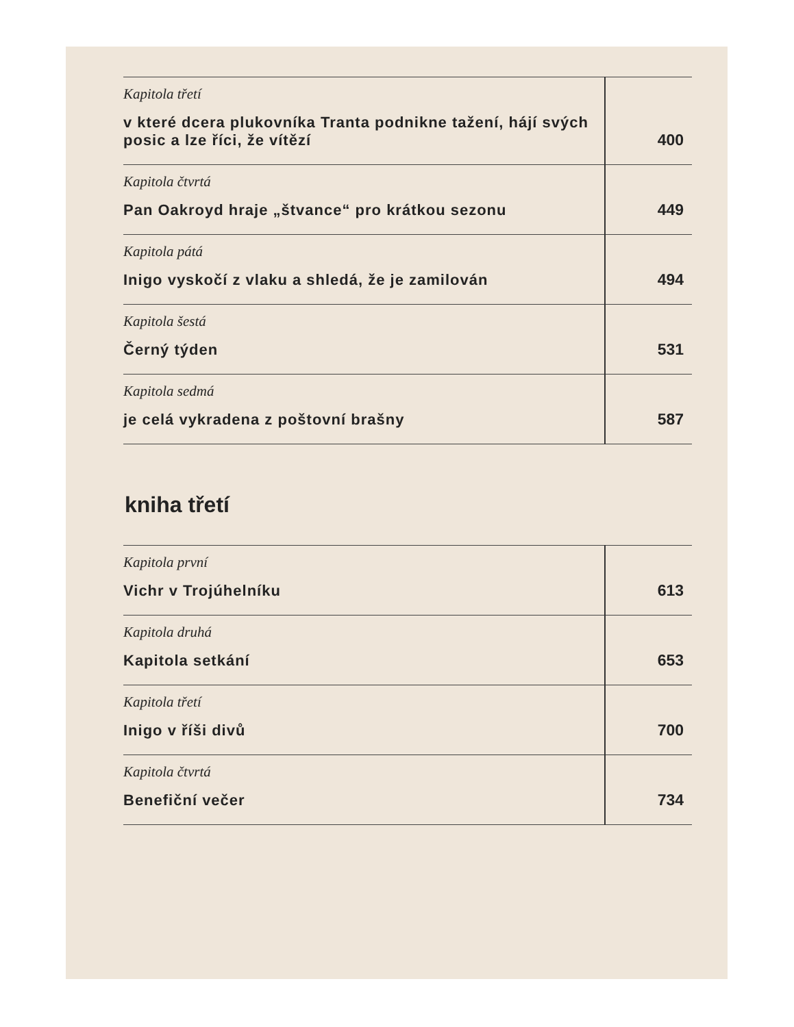| Kapitola třetí v které dcera plukovníka Tranta podnikne tažení, hájí svých posic a lze říci, že vítězí | 400 |
| Kapitola čtvrtá Pan Oakroyd hraje „štvance“ pro krátkou sezonu | 449 |
| Kapitola pátá Inigo vyskočí z vlaku a shledá, že je zamilován | 494 |
| Kapitola šestá Černý týden | 531 |
| Kapitola sedmá je celá vykradena z poštovní brašny | 587 |
kniha třetí
| Kapitola první Vichr v Trojúhelníku | 613 |
| Kapitola druhá Kapitola setkání | 653 |
| Kapitola třetí Inigo v říši divů | 700 |
| Kapitola čtvrtá Benefiční večer | 734 |